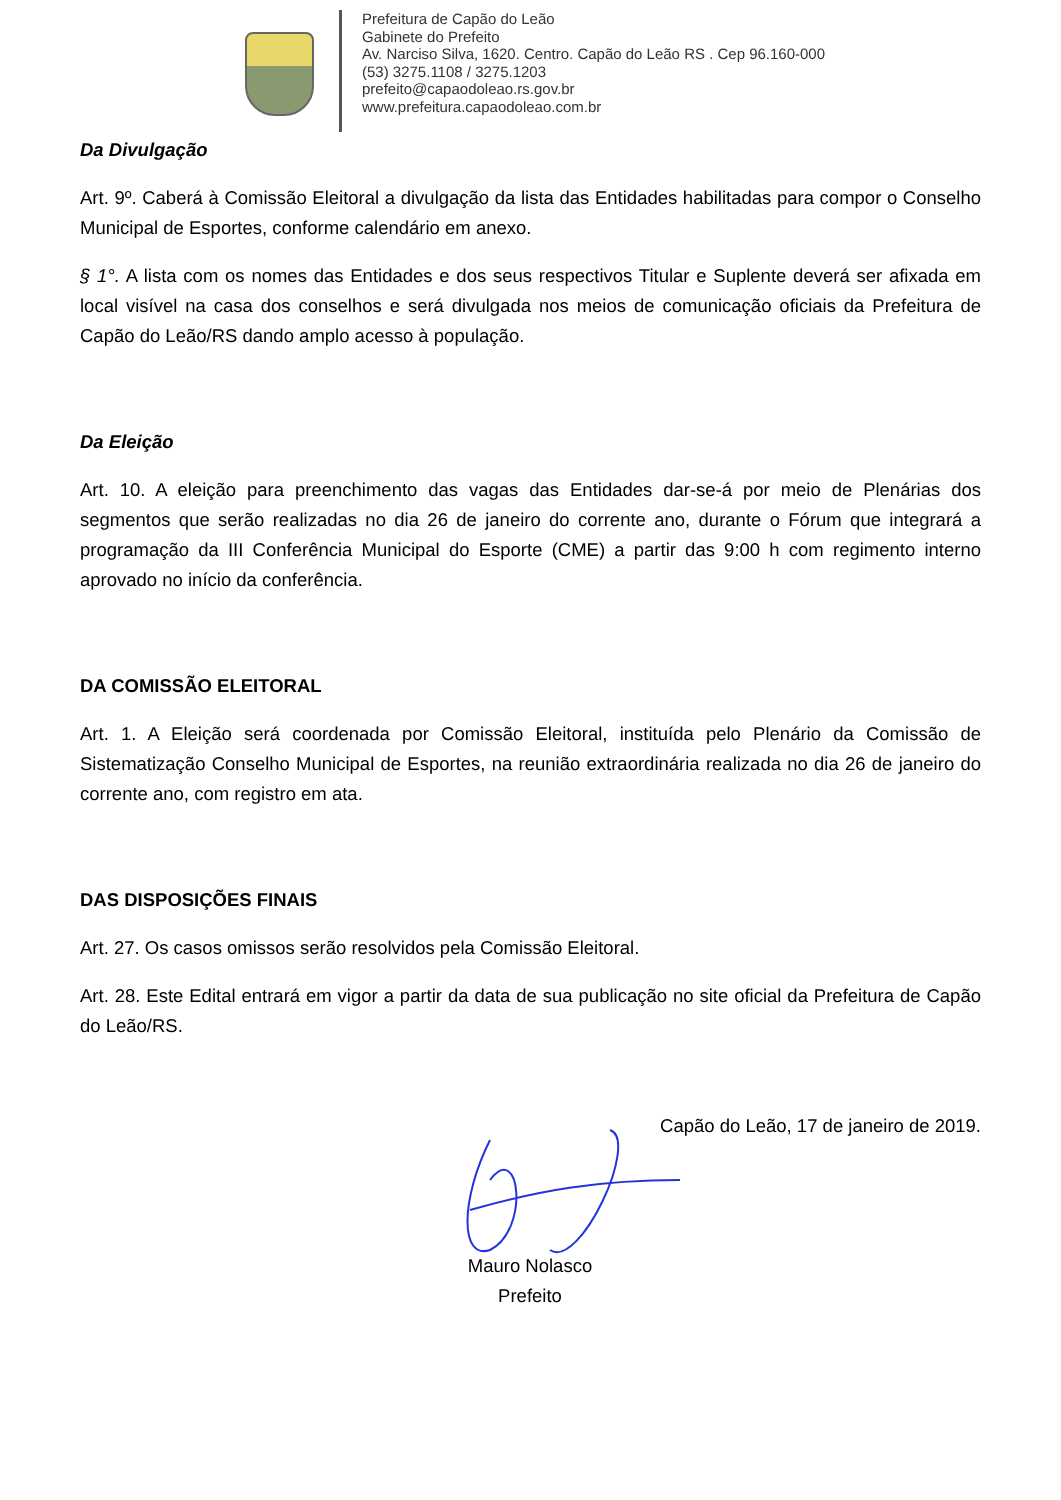Prefeitura de Capão do Leão
Gabinete do Prefeito
Av. Narciso Silva, 1620. Centro. Capão do Leão RS . Cep 96.160-000
(53) 3275.1108 / 3275.1203
prefeito@capaodoleao.rs.gov.br
www.prefeitura.capaodoleao.com.br
Da Divulgação
Art. 9º. Caberá à Comissão Eleitoral a divulgação da lista das Entidades habilitadas para compor o Conselho Municipal de Esportes, conforme calendário em anexo.
§ 1°. A lista com os nomes das Entidades e dos seus respectivos Titular e Suplente deverá ser afixada em local visível na casa dos conselhos e será divulgada nos meios de comunicação oficiais da Prefeitura de Capão do Leão/RS dando amplo acesso à população.
Da Eleição
Art. 10. A eleição para preenchimento das vagas das Entidades dar-se-á por meio de Plenárias dos segmentos que serão realizadas no dia 26 de janeiro do corrente ano, durante o Fórum que integrará a programação da III Conferência Municipal do Esporte (CME) a partir das 9:00 h com regimento interno aprovado no início da conferência.
DA COMISSÃO ELEITORAL
Art. 1. A Eleição será coordenada por Comissão Eleitoral, instituída pelo Plenário da Comissão de Sistematização Conselho Municipal de Esportes, na reunião extraordinária realizada no dia 26 de janeiro do corrente ano, com registro em ata.
DAS DISPOSIÇÕES FINAIS
Art. 27. Os casos omissos serão resolvidos pela Comissão Eleitoral.
Art. 28. Este Edital entrará em vigor a partir da data de sua publicação no site oficial da Prefeitura de Capão do Leão/RS.
Capão do Leão, 17 de janeiro de 2019.
Mauro Nolasco
Prefeito